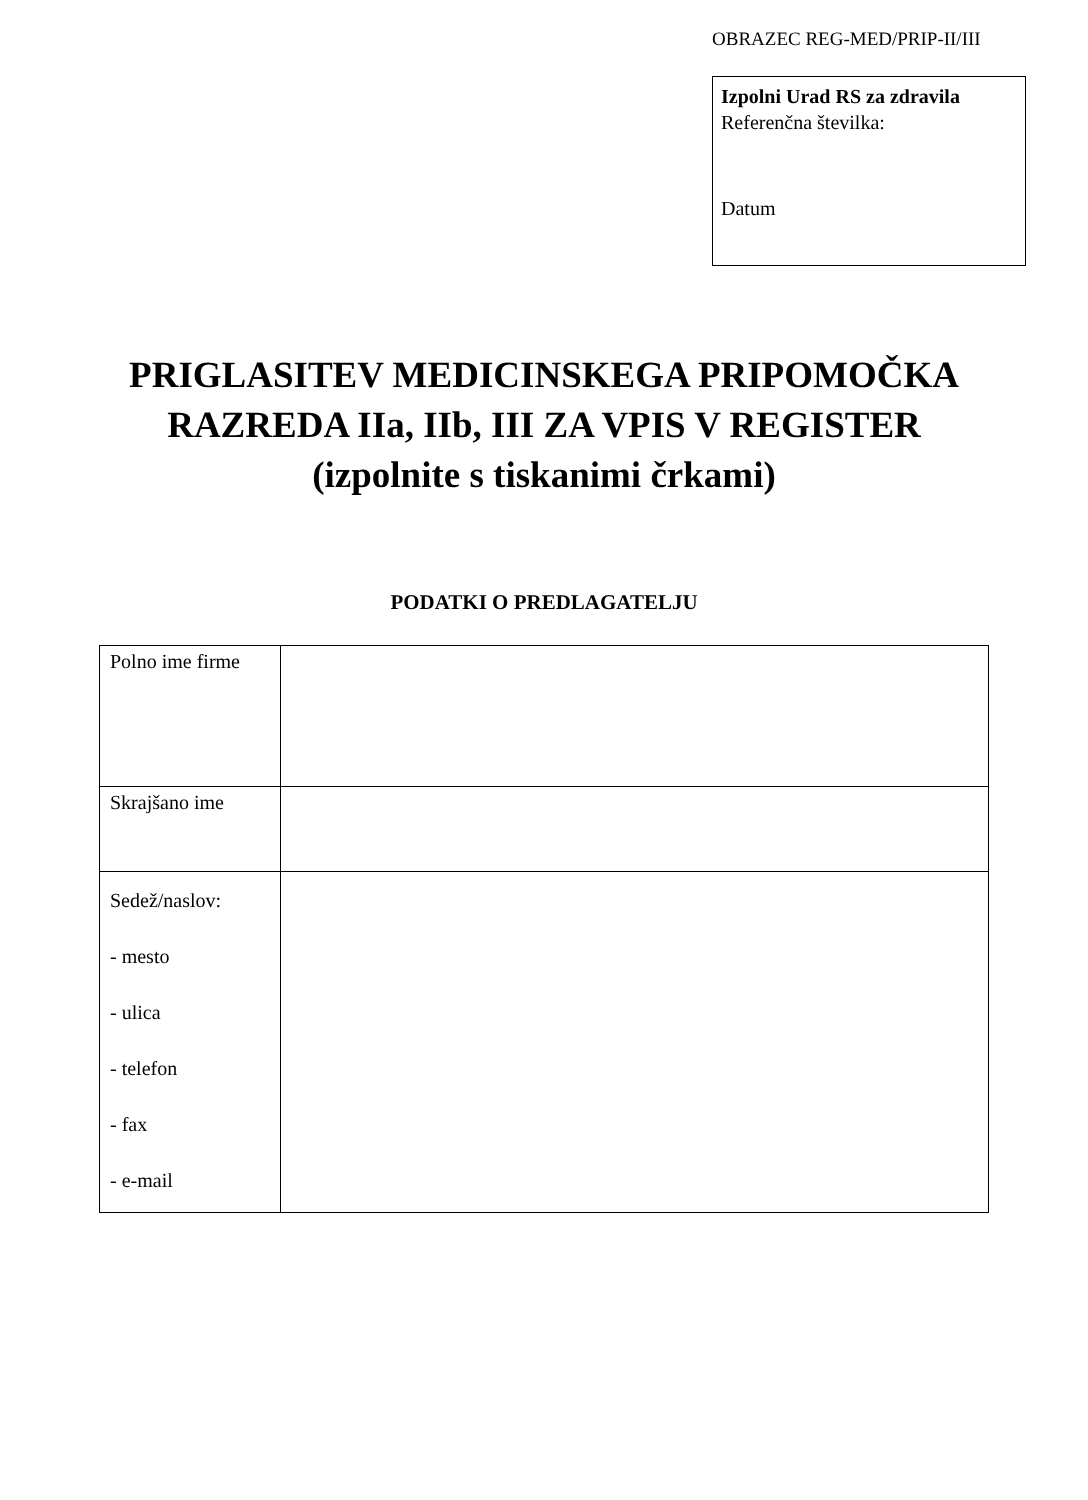OBRAZEC REG-MED/PRIP-II/III
Izpolni Urad RS za zdravila
Referenčna številka:
Datum
PRIGLASITEV MEDICINSKEGA PRIPOMOČKA
RAZREDA IIa, IIb, III ZA VPIS V REGISTER
(izpolnite s tiskanimi črkami)
PODATKI O PREDLAGATELJU
| Polno ime firme | |
| Skrajšano ime | |
| Sedež/naslov: - mesto - ulica - telefon - fax - e-mail | |